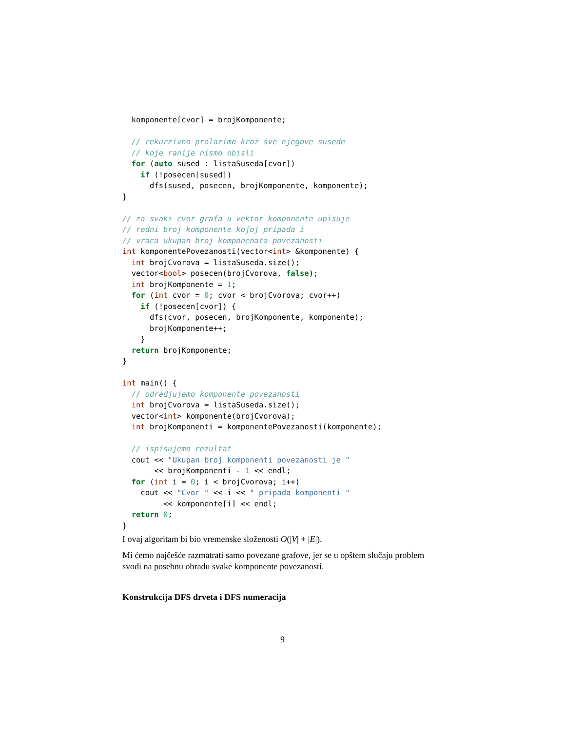komponente[cvor] = brojKomponente;

  // rekurzivno prolazimo kroz sve njegove susede
  // koje ranije nismo obisli
  for (auto sused : listaSuseda[cvor])
    if (!posecen[sused])
      dfs(sused, posecen, brojKomponente, komponente);
}

// za svaki cvor grafa u vektor komponente upisuje
// redni broj komponente kojoj pripada i
// vraca ukupan broj komponenata povezanosti
int komponentePovezanosti(vector<int> &komponente) {
  int brojCvorova = listaSuseda.size();
  vector<bool> posecen(brojCvorova, false);
  int brojKomponente = 1;
  for (int cvor = 0; cvor < brojCvorova; cvor++)
    if (!posecen[cvor]) {
      dfs(cvor, posecen, brojKomponente, komponente);
      brojKomponente++;
    }
  return brojKomponente;
}

int main() {
  // odredjujemo komponente povezanosti
  int brojCvorova = listaSuseda.size();
  vector<int> komponente(brojCvorova);
  int brojKomponenti = komponentePovezanosti(komponente);

  // ispisujemo rezultat
  cout << "Ukupan broj komponenti povezanosti je "
       << brojKomponenti - 1 << endl;
  for (int i = 0; i < brojCvorova; i++)
    cout << "Cvor " << i << " pripada komponenti "
         << komponente[i] << endl;
  return 0;
}
I ovaj algoritam bi bio vremenske složenosti O(|V| + |E|).
Mi ćemo najčešće razmatrati samo povezane grafove, jer se u opštem slučaju problem svodi na posebnu obradu svake komponente povezanosti.
Konstrukcija DFS drveta i DFS numeracija
9